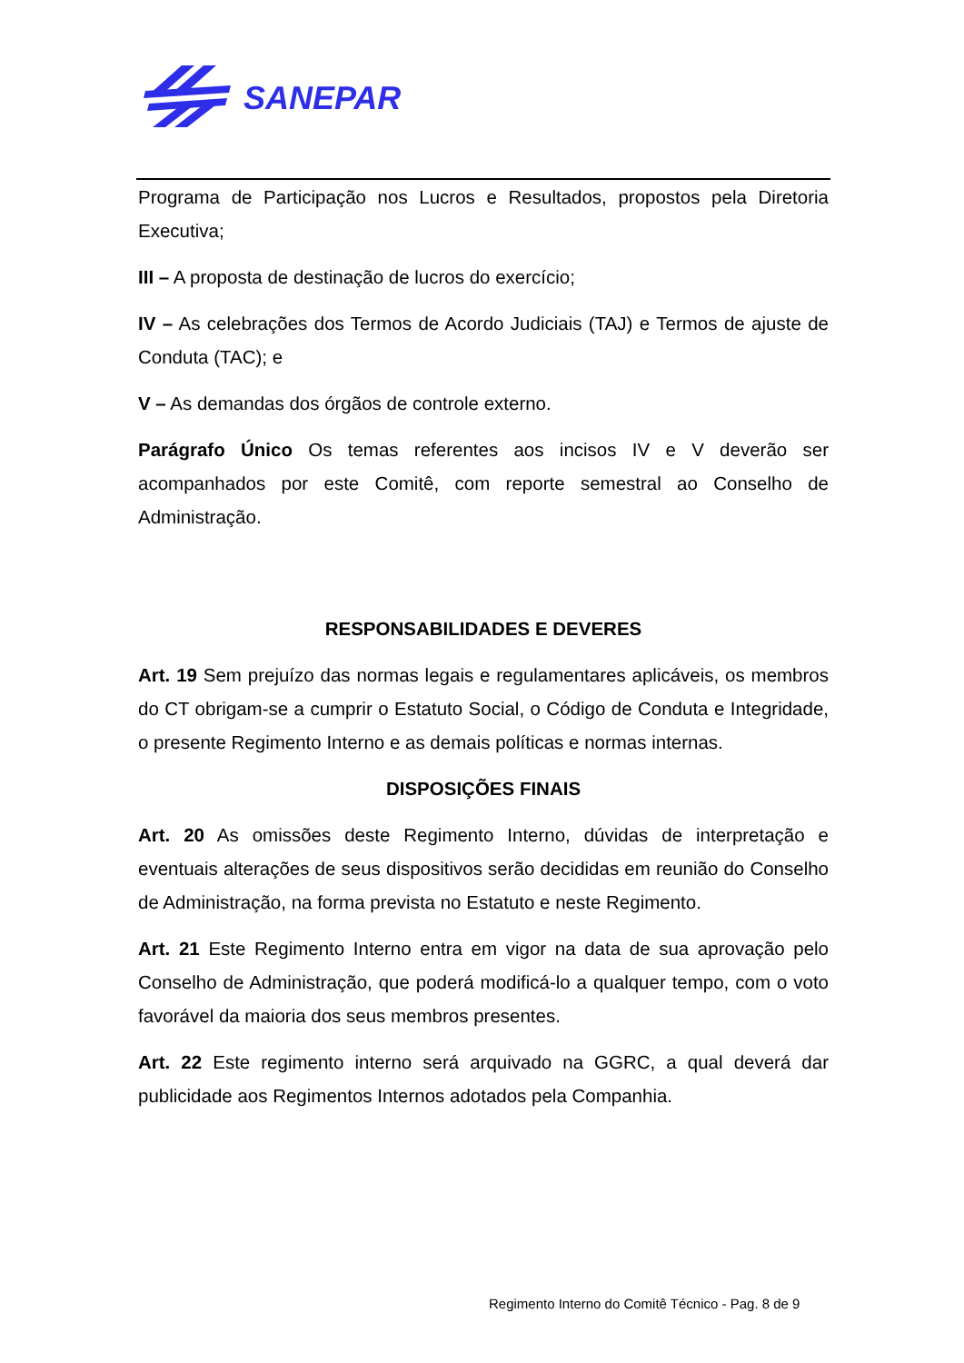SANEPAR
Programa de Participação nos Lucros e Resultados, propostos pela Diretoria Executiva;
III – A proposta de destinação de lucros do exercício;
IV – As celebrações dos Termos de Acordo Judiciais (TAJ) e Termos de ajuste de Conduta (TAC); e
V – As demandas dos órgãos de controle externo.
Parágrafo Único Os temas referentes aos incisos IV e V deverão ser acompanhados por este Comitê, com reporte semestral ao Conselho de Administração.
RESPONSABILIDADES E DEVERES
Art. 19 Sem prejuízo das normas legais e regulamentares aplicáveis, os membros do CT obrigam-se a cumprir o Estatuto Social, o Código de Conduta e Integridade, o presente Regimento Interno e as demais políticas e normas internas.
DISPOSIÇÕES FINAIS
Art. 20 As omissões deste Regimento Interno, dúvidas de interpretação e eventuais alterações de seus dispositivos serão decididas em reunião do Conselho de Administração, na forma prevista no Estatuto e neste Regimento.
Art. 21 Este Regimento Interno entra em vigor na data de sua aprovação pelo Conselho de Administração, que poderá modificá-lo a qualquer tempo, com o voto favorável da maioria dos seus membros presentes.
Art. 22 Este regimento interno será arquivado na GGRC, a qual deverá dar publicidade aos Regimentos Internos adotados pela Companhia.
Regimento Interno do Comitê Técnico - Pag. 8 de 9